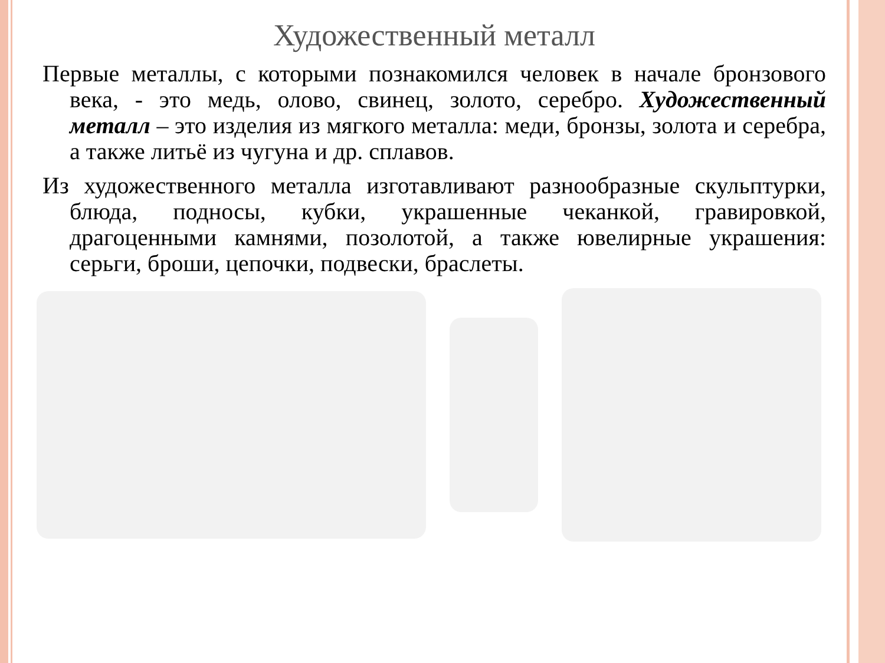Художественный металл
Первые металлы, с которыми познакомился человек в начале бронзового века, - это медь, олово, свинец, золото, серебро. Художественный металл – это изделия из мягкого металла: меди, бронзы, золота и серебра, а также литьё из чугуна и др. сплавов.
Из художественного металла изготавливают разнообразные скульптурки, блюда, подносы, кубки, украшенные чеканкой, гравировкой, драгоценными камнями, позолотой, а также ювелирные украшения: серьги, броши, цепочки, подвески, браслеты.